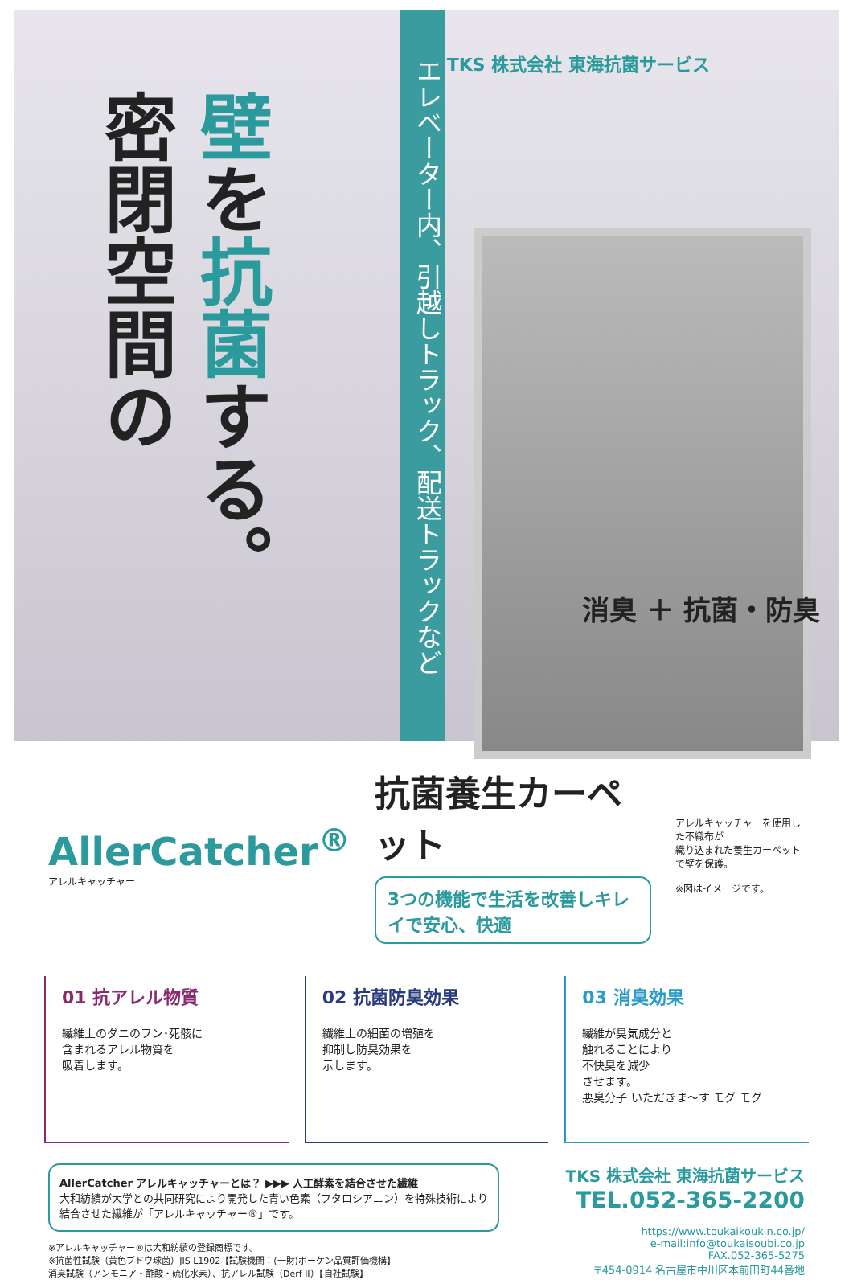密閉空間の
壁を抗菌する。
エレベーター内、引越しトラック、配送トラックなど
TKS 株式会社 東海抗菌サービス
消臭 ＋ 抗菌・防臭
AllerCatcher<sup>®</sup>
アレルキャッチャー
抗菌養生カーペット
3つの機能で生活を改善しキレイで安心、快適
アレルキャッチャーを使用した不織布が
織り込まれた養生カーペットで壁を保護。
※図はイメージです。
01 抗アレル物質
繊維上のダニのフン･死骸に
含まれるアレル物質を
吸着します。
02 抗菌防臭効果
繊維上の細菌の増殖を
抑制し防臭効果を
示します。
03 消臭効果
繊維が臭気成分と
触れることにより
不快臭を減少
させます。
悪臭分子 いただきま～す モグ モグ
AllerCatcher アレルキャッチャーとは？ ▶▶▶ 人工酵素を結合させた繊維
大和紡績が大学との共同研究により開発した青い色素（フタロシアニン）を特殊技術により
結合させた繊維が「アレルキャッチャー®」です。
※アレルキャッチャー®は大和紡績の登録商標です。
※抗菌性試験（黄色ブドウ球菌）JIS L1902【試験機関：(一財)ボーケン品質評価機構】
消臭試験（アンモニア・酢酸・硫化水素）、抗アレル試験（Derf II）【自社試験】
TKS 株式会社 東海抗菌サービス
TEL.052-365-2200
https://www.toukaikoukin.co.jp/
e-mail:info@toukaisoubi.co.jp
FAX.052-365-5275
〒454-0914 名古屋市中川区本前田町44番地